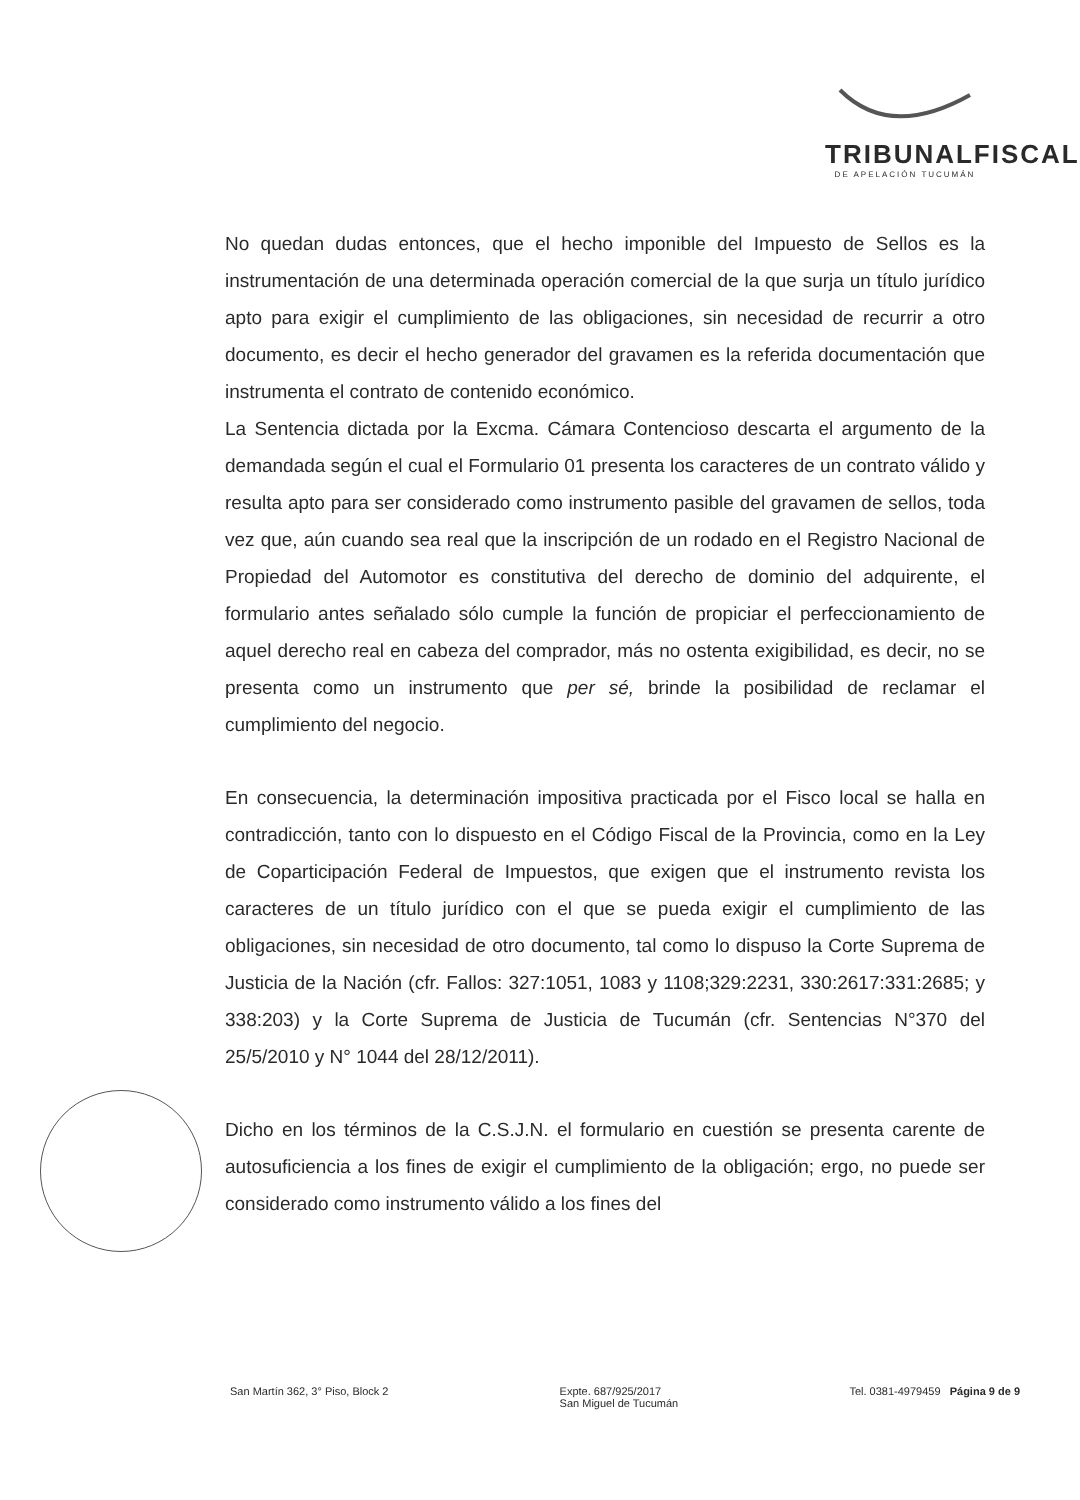TRIBUNALFISCAL
DE APELACIÓN TUCUMÁN
No quedan dudas entonces, que el hecho imponible del Impuesto de Sellos es la instrumentación de una determinada operación comercial de la que surja un título jurídico apto para exigir el cumplimiento de las obligaciones, sin necesidad de recurrir a otro documento, es decir el hecho generador del gravamen es la referida documentación que instrumenta el contrato de contenido económico.
La Sentencia dictada por la Excma. Cámara Contencioso descarta el argumento de la demandada según el cual el Formulario 01 presenta los caracteres de un contrato válido y resulta apto para ser considerado como instrumento pasible del gravamen de sellos, toda vez que, aún cuando sea real que la inscripción de un rodado en el Registro Nacional de Propiedad del Automotor es constitutiva del derecho de dominio del adquirente, el formulario antes señalado sólo cumple la función de propiciar el perfeccionamiento de aquel derecho real en cabeza del comprador, más no ostenta exigibilidad, es decir, no se presenta como un instrumento que per sé, brinde la posibilidad de reclamar el cumplimiento del negocio.
En consecuencia, la determinación impositiva practicada por el Fisco local se halla en contradicción, tanto con lo dispuesto en el Código Fiscal de la Provincia, como en la Ley de Coparticipación Federal de Impuestos, que exigen que el instrumento revista los caracteres de un título jurídico con el que se pueda exigir el cumplimiento de las obligaciones, sin necesidad de otro documento, tal como lo dispuso la Corte Suprema de Justicia de la Nación (cfr. Fallos: 327:1051, 1083 y 1108;329:2231, 330:2617:331:2685; y 338:203) y la Corte Suprema de Justicia de Tucumán (cfr. Sentencias N°370 del 25/5/2010 y N° 1044 del 28/12/2011).
Dicho en los términos de la C.S.J.N. el formulario en cuestión se presenta carente de autosuficiencia a los fines de exigir el cumplimiento de la obligación; ergo, no puede ser considerado como instrumento válido a los fines del
San Martín 362, 3° Piso, Block 2
Expte. 687/925/2017
San Miguel de Tucumán
Tel. 0381-4979459 Página 9 de 9